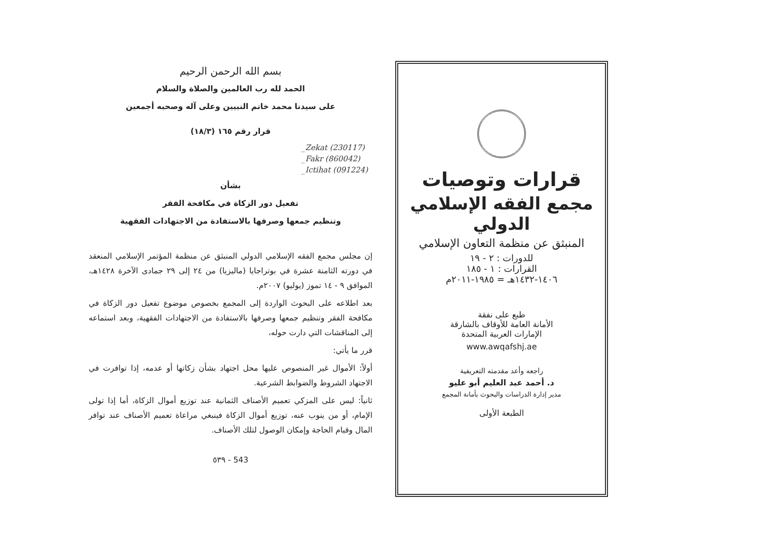بسم الله الرحمن الرحيم
الحمد لله رب العالمين والصلاة والسلام
على سيدنا محمد خاتم النبيين وعلى آله وصحبه أجمعين
قرار رقم ١٦٥ (١٨/٣)
_Zekat (230117)
_Fakr (860042)
_Ictihat (091224)
بشأن
تفعيل دور الزكاة في مكافحة الفقر
وتنظيم جمعها وصرفها بالاستفادة من الاجتهادات الفقهية
إن مجلس مجمع الفقه الإسلامي الدولي المنبثق عن منظمة المؤتمر الإسلامي المنعقد في دورته الثامنة عشرة في بوتراجايا (ماليزيا) من ٢٤ إلى ٢٩ جمادى الآخرة ١٤٢٨هـ، الموافق ٩ - ١٤ تموز (يوليو) ٢٠٠٧م.
بعد اطلاعه على البحوث الواردة إلى المجمع بخصوص موضوع تفعيل دور الزكاة في مكافحة الفقر وتنظيم جمعها وصرفها بالاستفادة من الاجتهادات الفقهية، وبعد استماعه إلى المناقشات التي دارت حوله،
قرر ما يأتي:
أولاً: الأموال غير المنصوص عليها محل اجتهاد بشأن زكاتها أو عدمه، إذا توافرت في الاجتهاد الشروط والضوابط الشرعية.
ثانياً: ليس على المزكي تعميم الأصناف الثمانية عند توزيع أموال الزكاة، أما إذا تولى الإمام، أو من ينوب عنه، توزيع أموال الزكاة فينبغي مراعاة تعميم الأصناف عند توافر المال وقيام الحاجة وإمكان الوصول لتلك الأصناف.
٥٣٩ - 543
قرارات وتوصيات
مجمع الفقه الإسلامي الدولي
المنبثق عن منظمة التعاون الإسلامي
للدورات : ٢ - ١٩
القرارات : ١ - ١٨٥
١٤٠٦-١٤٣٢هـ = ١٩٨٥-٢٠١١م
طبع على نفقة
الأمانة العامة للأوقاف بالشارقة
الإمارات العربية المتحدة
www.awqafshj.ae
راجعه وأعد مقدمته التعريفية
د. أحمد عبد العليم أبو عليو
مدير إدارة الدراسات والبحوث بأمانة المجمع
الطبعة الأولى